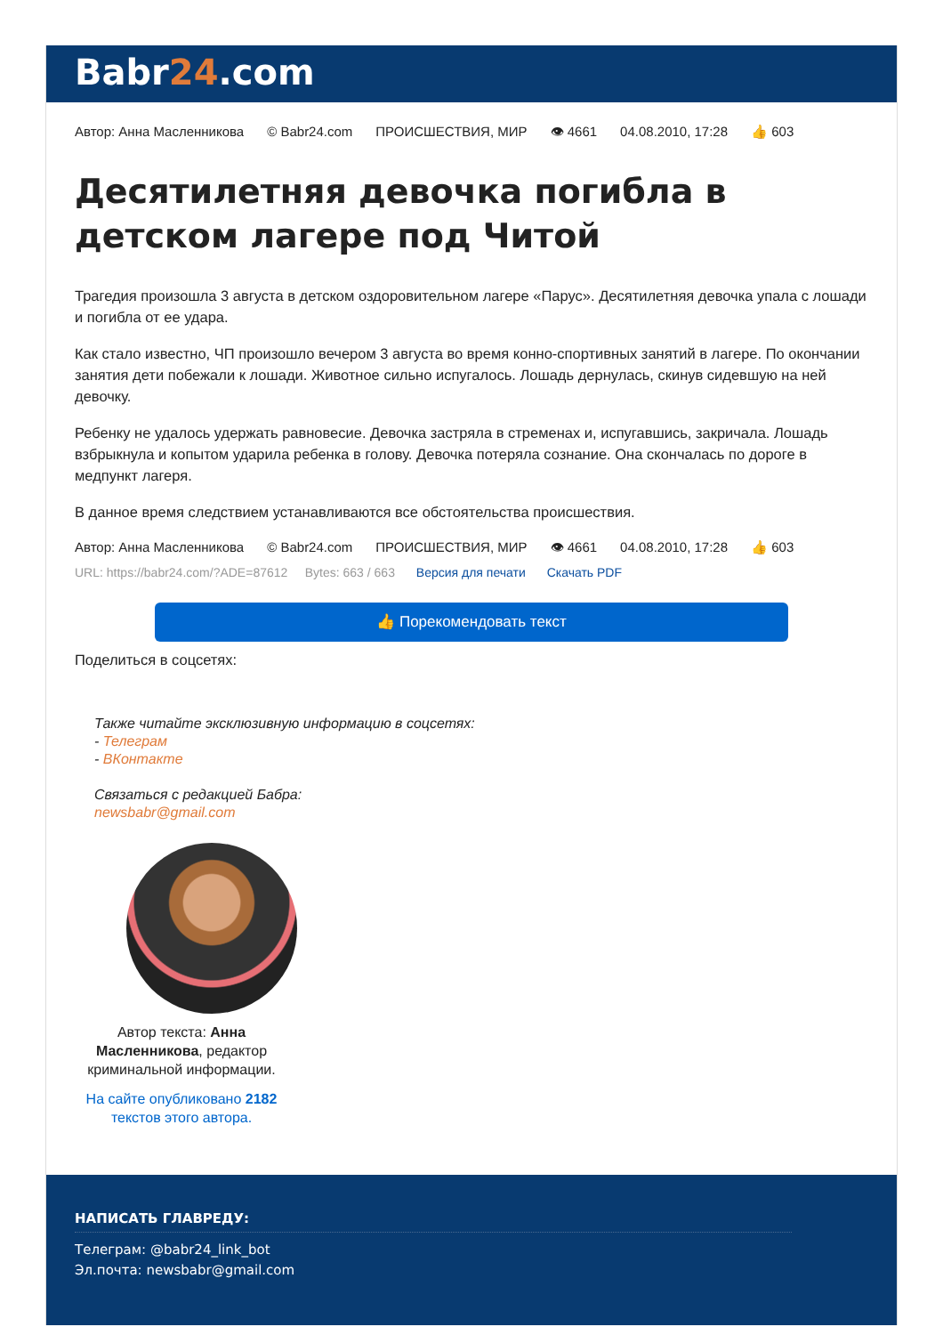Babr24.com
Автор: Анна Масленникова © Babr24.com ПРОИСШЕСТВИЯ, МИР 👁 4661 04.08.2010, 17:28 👍 603
Десятилетняя девочка погибла в детском лагере под Читой
Трагедия произошла 3 августа в детском оздоровительном лагере «Парус». Десятилетняя девочка упала с лошади и погибла от ее удара.
Как стало известно, ЧП произошло вечером 3 августа во время конно-спортивных занятий в лагере. По окончании занятия дети побежали к лошади. Животное сильно испугалось. Лошадь дернулась, скинув сидевшую на ней девочку.
Ребенку не удалось удержать равновесие. Девочка застряла в стременах и, испугавшись, закричала. Лошадь взбрыкнула и копытом ударила ребенка в голову. Девочка потеряла сознание. Она скончалась по дороге в медпункт лагеря.
В данное время следствием устанавливаются все обстоятельства происшествия.
Автор: Анна Масленникова © Babr24.com ПРОИСШЕСТВИЯ, МИР 👁 4661 04.08.2010, 17:28 👍 603
URL: https://babr24.com/?ADE=87612 Bytes: 663 / 663 Версия для печати Скачать PDF
👍 Порекомендовать текст
Поделиться в соцсетях:
Также читайте эксклюзивную информацию в соцсетях:
- Телеграм
- ВКонтакте
Связаться с редакцией Бабра:
newsbabr@gmail.com
Автор текста: Анна Масленникова, редактор криминальной информации.
На сайте опубликовано 2182 текстов этого автора.
НАПИСАТЬ ГЛАВРЕДУ:
Телеграм: @babr24_link_bot
Эл.почта: newsbabr@gmail.com